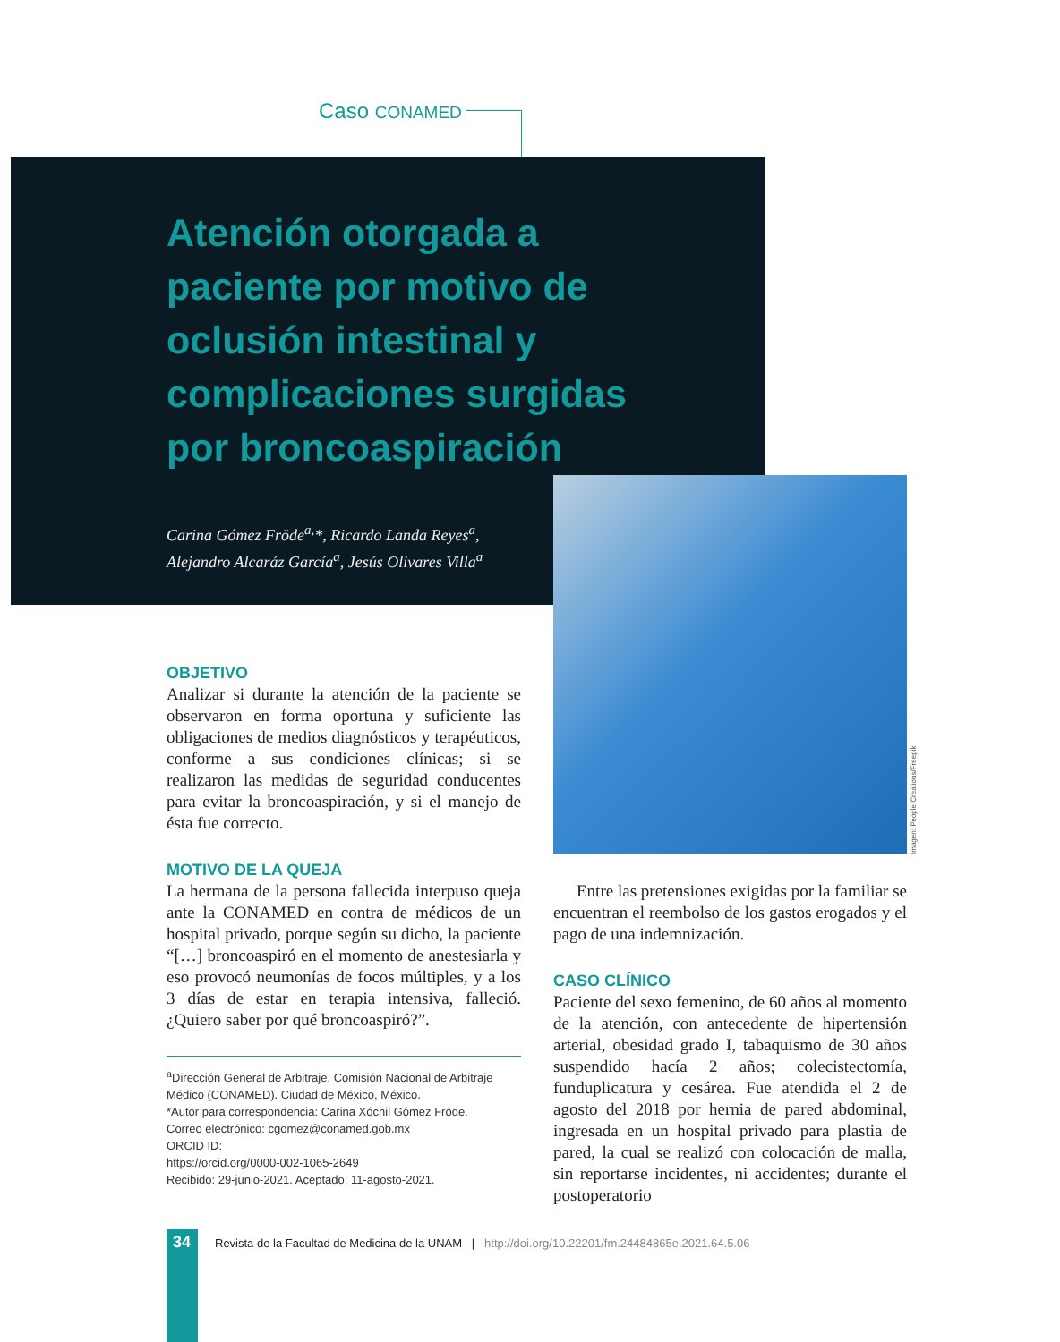Caso CONAMED
Atención otorgada a paciente por motivo de oclusión intestinal y complicaciones surgidas por broncoaspiración
Carina Gómez Fröde<sup>a,</sup>*, Ricardo Landa Reyes<sup>a</sup>,
Alejandro Alcaráz García<sup>a</sup>, Jesús Olivares Villa<sup>a</sup>
Imagen: People Creations/Freepik
OBJETIVO
Analizar si durante la atención de la paciente se observaron en forma oportuna y suficiente las obligaciones de medios diagnósticos y terapéuticos, conforme a sus condiciones clínicas; si se realizaron las medidas de seguridad conducentes para evitar la broncoaspiración, y si el manejo de ésta fue correcto.
MOTIVO DE LA QUEJA
La hermana de la persona fallecida interpuso queja ante la CONAMED en contra de médicos de un hospital privado, porque según su dicho, la paciente “[…] broncoaspiró en el momento de anestesiarla y eso provocó neumonías de focos múltiples, y a los 3 días de estar en terapia intensiva, falleció. ¿Quiero saber por qué broncoaspiró?”.
<sup>a</sup> Dirección General de Arbitraje. Comisión Nacional de Arbitraje Médico (CONAMED). Ciudad de México, México.
*Autor para correspondencia: Carina Xóchil Gómez Fröde.
Correo electrónico: cgomez@conamed.gob.mx
ORCID ID:
https://orcid.org/0000-002-1065-2649
Recibido: 29-junio-2021. Aceptado: 11-agosto-2021.
Entre las pretensiones exigidas por la familiar se encuentran el reembolso de los gastos erogados y el pago de una indemnización.
CASO CLÍNICO
Paciente del sexo femenino, de 60 años al momento de la atención, con antecedente de hipertensión arterial, obesidad grado I, tabaquismo de 30 años suspendido hacía 2 años; colecistectomía, funduplicatura y cesárea. Fue atendida el 2 de agosto del 2018 por hernia de pared abdominal, ingresada en un hospital privado para plastia de pared, la cual se realizó con colocación de malla, sin reportarse incidentes, ni accidentes; durante el postoperatorio
34
Revista de la Facultad de Medicina de la UNAM | http://doi.org/10.22201/fm.24484865e.2021.64.5.06